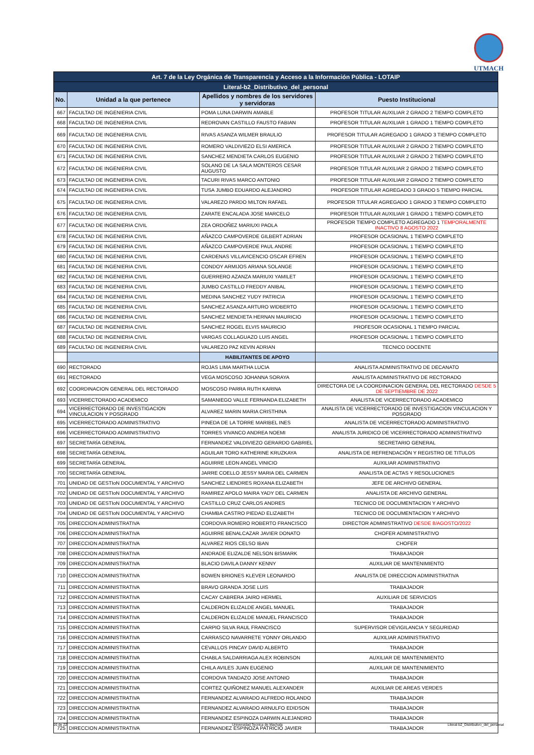UTMACH
| Art. 7 de la Ley Orgánica de Transparencia y Acceso a la Información Pública - LOTAIP | | | |
| Literal-b2_Distributivo_del_personal | | | |
| No. | Unidad a la que pertenece | Apellidos y nombres de los servidores y servidoras | Puesto Institucional |
| 667 | FACULTAD DE INGENIERIA CIVIL | POMA LUNA DARWIN AMABLE | PROFESOR TITULAR AUXILIAR 2 GRADO 2 TIEMPO COMPLETO |
| 668 | FACULTAD DE INGENIERIA CIVIL | REDROVAN CASTILLO FAUSTO FABIAN | PROFESOR TITULAR AUXILIAR 1 GRADO 1 TIEMPO COMPLETO |
| 669 | FACULTAD DE INGENIERIA CIVIL | RIVAS ASANZA WILMER BRAULIO | PROFESOR TITULAR AGREGADO 1 GRADO 3 TIEMPO COMPLETO |
| 670 | FACULTAD DE INGENIERIA CIVIL | ROMERO VALDIVIEZO ELSI AMERICA | PROFESOR TITULAR AUXILIAR 2 GRADO 2 TIEMPO COMPLETO |
| 671 | FACULTAD DE INGENIERIA CIVIL | SANCHEZ MENDIETA CARLOS EUGENIO | PROFESOR TITULAR AUXILIAR 2 GRADO 2 TIEMPO COMPLETO |
| 672 | FACULTAD DE INGENIERIA CIVIL | SOLANO DE LA SALA MONTEROS CESAR AUGUSTO | PROFESOR TITULAR AUXILIAR 2 GRADO 2 TIEMPO COMPLETO |
| 673 | FACULTAD DE INGENIERIA CIVIL | TACURI RIVAS MARCO ANTONIO | PROFESOR TITULAR AUXILIAR 2 GRADO 2 TIEMPO COMPLETO |
| 674 | FACULTAD DE INGENIERIA CIVIL | TUSA JUMBO EDUARDO ALEJANDRO | PROFESOR TITULAR AGREGADO 3 GRADO 5 TIEMPO PARCIAL |
| 675 | FACULTAD DE INGENIERIA CIVIL | VALAREZO PARDO MILTON RAFAEL | PROFESOR TITULAR AGREGADO 1 GRADO 3 TIEMPO COMPLETO |
| 676 | FACULTAD DE INGENIERIA CIVIL | ZARATE ENCALADA JOSE MARCELO | PROFESOR TITULAR AUXILIAR 1 GRADO 1 TIEMPO COMPLETO |
| 677 | FACULTAD DE INGENIERIA CIVIL | ZEA ORDOÑEZ MARIUXI PAOLA | PROFESOR TIEMPO COMPLETO AGREGADO 1 TEMPORALMENTE INACTIVO 8 AGOSTO 2022 |
| 678 | FACULTAD DE INGENIERIA CIVIL | AÑAZCO CAMPOVERDE GILBERT ADRIAN | PROFESOR OCASIONAL 1 TIEMPO COMPLETO |
| 679 | FACULTAD DE INGENIERIA CIVIL | AÑAZCO CAMPOVERDE PAUL ANDRE | PROFESOR OCASIONAL 1 TIEMPO COMPLETO |
| 680 | FACULTAD DE INGENIERIA CIVIL | CARDENAS VILLAVICENCIO OSCAR EFREN | PROFESOR OCASIONAL 1 TIEMPO COMPLETO |
| 681 | FACULTAD DE INGENIERIA CIVIL | CONDOY ARMIJOS ARIANA SOLANGE | PROFESOR OCASIONAL 1 TIEMPO COMPLETO |
| 682 | FACULTAD DE INGENIERIA CIVIL | GUERRERO AZANZA MARIUXI YAMILET | PROFESOR OCASIONAL 1 TIEMPO COMPLETO |
| 683 | FACULTAD DE INGENIERIA CIVIL | JUMBO CASTILLO FREDDY ANIBAL | PROFESOR OCASIONAL 1 TIEMPO COMPLETO |
| 684 | FACULTAD DE INGENIERIA CIVIL | MEDINA SANCHEZ YUDY PATRICIA | PROFESOR OCASIONAL 1 TIEMPO COMPLETO |
| 685 | FACULTAD DE INGENIERIA CIVIL | SANCHEZ ASANZA ARTURO WIDBERTO | PROFESOR OCASIONAL 1 TIEMPO COMPLETO |
| 686 | FACULTAD DE INGENIERIA CIVIL | SANCHEZ MENDIETA HERNAN MAURICIO | PROFESOR OCASIONAL 1 TIEMPO COMPLETO |
| 687 | FACULTAD DE INGENIERIA CIVIL | SANCHEZ ROGEL ELVIS MAURICIO | PROFESOR OCASIONAL 1 TIEMPO PARCIAL |
| 688 | FACULTAD DE INGENIERIA CIVIL | VARGAS COLLAGUAZO LUIS ANGEL | PROFESOR OCASIONAL 1 TIEMPO COMPLETO |
| 689 | FACULTAD DE INGENIERIA CIVIL | VALAREZO PAZ KEVIN ADRIAN | TECNICO DOCENTE |
| | | HABILITANTES DE APOYO | |
| 690 | RECTORADO | ROJAS LIMA MARTHA LUCIA | ANALISTA ADMINISTRATIVO DE DECANATO |
| 691 | RECTORADO | VEGA MOSCOSO JOHANNA SORAYA | ANALISTA ADMINISTRATIVO DE RECTORADO |
| 692 | COORDINACION GENERAL DEL RECTORADO | MOSCOSO PARRA RUTH KARINA | DIRECTORA DE LA COORDINACION GENERAL DEL RECTORADO DESDE 5 DE SEPTIEMBRE DE 2022 |
| 693 | VICERRECTORADO ACADEMICO | SAMANIEGO VALLE FERNANDA ELIZABETH | ANALISTA DE VICERRECTORADO ACADEMICO |
| 694 | VICERRECTORADO DE INVESTIGACION VINCULACION Y POSGRADO | ALVAREZ MARIN MARIA CRISTHINA | ANALISTA DE VICERRECTORADO DE INVESTIGACION VINCULACION Y POSGRADO |
| 695 | VICERRECTORADO ADMINISTRATIVO | PINEDA DE LA TORRE MARIBEL INES | ANALISTA DE VICERRECTORADO ADMINISTRATIVO |
| 696 | VICERRECTORADO ADMINISTRATIVO | TORRES VIVANCO ANDREA NOEMI | ANALISTA JURIDICO DE VICERRECTORADO ADMINISTRATIVO |
| 697 | SECRETARÍA GENERAL | FERNANDEZ VALDIVIEZO GERARDO GABRIEL | SECRETARIO GENERAL |
| 698 | SECRETARÍA GENERAL | AGUILAR TORO KATHERINE KRUZKAYA | ANALISTA DE REFRENDACIÓN Y REGISTRO DE TITULOS |
| 699 | SECRETARÍA GENERAL | AGUIRRE LEON ANGEL VINICIO | AUXILIAR ADMINISTRATIVO |
| 700 | SECRETARÍA GENERAL | JARRE COELLO JESSY MARIA DEL CARMEN | ANALISTA DE ACTAS Y RESOLUCIONES |
| 701 | UNIDAD DE GESTIoN DOCUMENTAL Y ARCHIVO | SANCHEZ LIENDRES ROXANA ELIZABETH | JEFE DE ARCHIVO GENERAL |
| 702 | UNIDAD DE GESTIoN DOCUMENTAL Y ARCHIVO | RAMIREZ APOLO MAIRA YADY DEL CARMEN | ANALISTA DE ARCHIVO GENERAL |
| 703 | UNIDAD DE GESTIoN DOCUMENTAL Y ARCHIVO | CASTILLO CRUZ CARLOS ANDRES | TECNICO DE DOCUMENTACION Y ARCHIVO |
| 704 | UNIDAD DE GESTIoN DOCUMENTAL Y ARCHIVO | CHAMBA CASTRO PIEDAD ELIZABETH | TECNICO DE DOCUMENTACION Y ARCHIVO |
| 705 | DIRECCION ADMINISTRATIVA | CORDOVA ROMERO ROBERTO FRANCISCO | DIRECTOR ADMINISTRATIVO DESDE 8/AGOSTO/2022 |
| 706 | DIRECCION ADMINISTRATIVA | AGUIRRE BENALCAZAR JAVIER DONATO | CHOFER ADMINISTRATIVO |
| 707 | DIRECCION ADMINISTRATIVA | ALVAREZ RIOS CELSO IBAN | CHOFER |
| 708 | DIRECCION ADMINISTRATIVA | ANDRADE ELIZALDE NELSON BISMARK | TRABAJADOR |
| 709 | DIRECCION ADMINISTRATIVA | BLACIO DAVILA DANNY KENNY | AUXILIAR DE MANTENIMIENTO |
| 710 | DIRECCION ADMINISTRATIVA | BOWEN BRIONES KLEVER LEONARDO | ANALISTA DE DIRECCION ADMINISTRATIVA |
| 711 | DIRECCION ADMINISTRATIVA | BRAVO GRANDA JOSE LUIS | TRABAJADOR |
| 712 | DIRECCION ADMINISTRATIVA | CACAY CABRERA JAIRO HERMEL | AUXILIAR DE SERVICIOS |
| 713 | DIRECCION ADMINISTRATIVA | CALDERON ELIZALDE ANGEL MANUEL | TRABAJADOR |
| 714 | DIRECCION ADMINISTRATIVA | CALDERON ELIZALDE MANUEL FRANCISCO | TRABAJADOR |
| 715 | DIRECCION ADMINISTRATIVA | CARPIO SILVA RAUL FRANCISCO | SUPERVISOR DEVIGILANCIA Y SEGURIDAD |
| 716 | DIRECCION ADMINISTRATIVA | CARRASCO NAVARRETE YONNY ORLANDO | AUXILIAR ADMINISTRATIVO |
| 717 | DIRECCION ADMINISTRATIVA | CEVALLOS PINCAY DAVID ALBERTO | TRABAJADOR |
| 718 | DIRECCION ADMINISTRATIVA | CHABLA SALDARRIAGA ALEX ROBINSON | AUXILIAR DE MANTENIMIENTO |
| 719 | DIRECCION ADMINISTRATIVA | CHILA AVILES JUAN EUGENIO | AUXILIAR DE MANTENIMIENTO |
| 720 | DIRECCION ADMINISTRATIVA | CORDOVA TANDAZO JOSE ANTONIO | TRABAJADOR |
| 721 | DIRECCION ADMINISTRATIVA | CORTEZ QUIÑONEZ MANUEL ALEXANDER | AUXILIAR DE AREAS VERDES |
| 722 | DIRECCION ADMINISTRATIVA | FERNANDEZ ALVARADO ALFREDO ROLANDO | TRABAJADOR |
| 723 | DIRECCION ADMINISTRATIVA | FERNANDEZ ALVARADO ARNULFO EDIDSON | TRABAJADOR |
| 724 | DIRECCION ADMINISTRATIVA | FERNANDEZ ESPINOZA DARWIN ALEJANDRO | TRABAJADOR |
| 725 | DIRECCION ADMINISTRATIVA | FERNANDEZ ESPINOZA PATRICIO JAVIER | TRABAJADOR |
16 de 22 Universidad Tecnica de Machala Literal-b2_Distributivo_del_personal